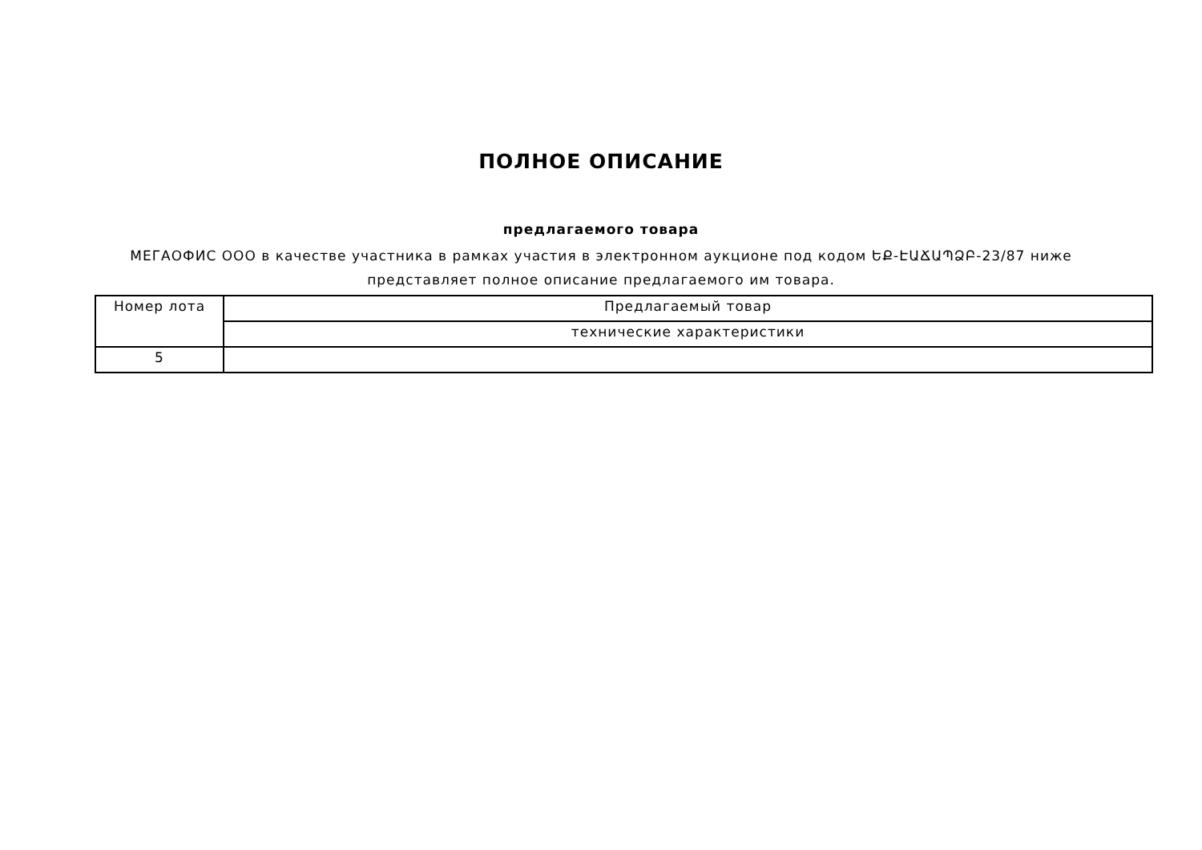ПОЛНОЕ ОПИСАНИЕ
предлагаемого товара
МЕГАОФИС ООО в качестве участника в рамках участия в электронном аукционе под кодом ԵՔ-ԷԱՃԱՊՁԲ-23/87 ниже
представляет полное описание предлагаемого им товара.
| Номер лота | Предлагаемый товар |
| | технические характеристики |
| 5 | |